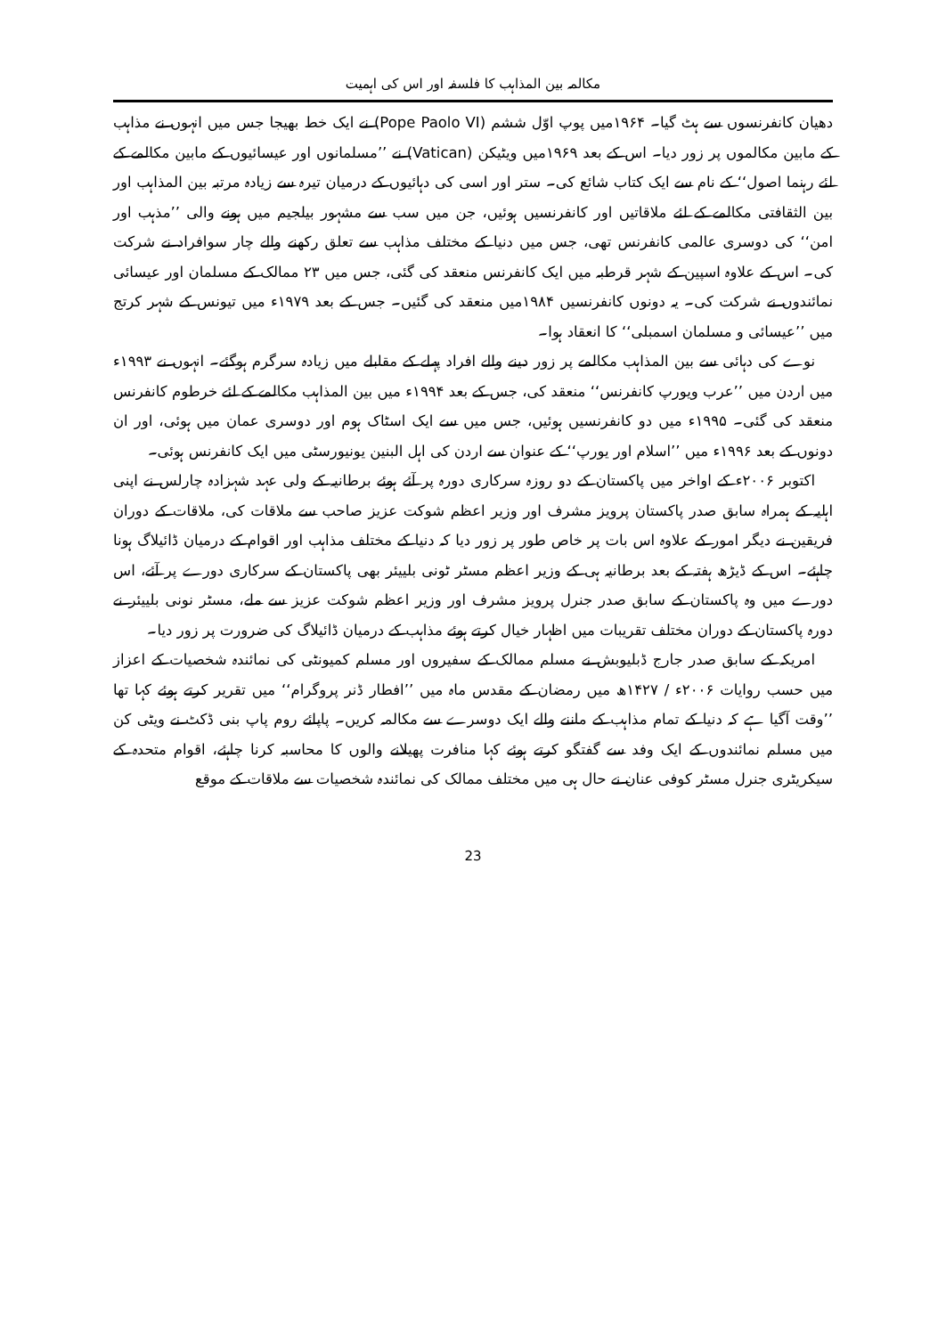مکالمہ بین المذاہب کا فلسفہ اور اس کی اہمیت
دھیان کانفرنسوں سے ہٹ گیا۔ ۱۹۶۴میں پوپ اوّل ششم (Pope Paolo VI) نے ایک خط بھیجا جس میں انہوں نے مذاہب کے مابین مکالموں پر زور دیا۔ اس کے بعد ۱۹۶۹میں ویٹیکن (Vatican) نے ’’مسلمانوں اور عیسائیوں کے مابین مکالمے کے لئے رہنما اصول‘‘ کے نام سے ایک کتاب شائع کی۔ ستر اور اسی کی دہائیوں کے درمیان تیرہ سے زیادہ مرتبہ بین المذاہب اور بین الثقافتی مکالمے کے لئے ملاقاتیں اور کانفرنسیں ہوئیں، جن میں سب سے مشہور بیلجیم میں ہونے والی ’’مذہب اور امن‘‘ کی دوسری عالمی کانفرنس تھی، جس میں دنیا کے مختلف مذاہب سے تعلق رکھنے والے چار سوافراد نے شرکت کی۔ اس کے علاوہ اسپین کے شہر قرطبہ میں ایک کانفرنس منعقد کی گئی، جس میں ۲۳ ممالک کے مسلمان اور عیسائی نمائندوں نے شرکت کی۔ یہ دونوں کانفرنسیں ۱۹۸۴میں منعقد کی گئیں۔ جس کے بعد ۱۹۷۹ء میں تیونس کے شہر کرتج میں ’’عیسائی و مسلمان اسمبلی‘‘ کا انعقاد ہوا۔
نوے کی دہائی سے بین المذاہب مکالمے پر زور دینے والے افراد پہلے کے مقابلے میں زیادہ سرگرم ہوگئے۔ انہوں نے ۱۹۹۳ء میں اردن میں ’’عرب ویورپ کانفرنس‘‘ منعقد کی، جس کے بعد ۱۹۹۴ء میں بین المذاہب مکالمے کے لئے خرطوم کانفرنس منعقد کی گئی۔ ۱۹۹۵ء میں دو کانفرنسیں ہوئیں، جس میں سے ایک اسٹاک ہوم اور دوسری عمان میں ہوئی، اور ان دونوں کے بعد ۱۹۹۶ء میں ’’اسلام اور یورپ‘‘ کے عنوان سے اردن کی اہل البنین یونیورسٹی میں ایک کانفرنس ہوئی۔
اکتوبر ۲۰۰۶ء کے اواخر میں پاکستان کے دو روزہ سرکاری دورہ پر آئے ہوئے برطانیہ کے ولی عہد شہزادہ چارلس نے اپنی اہلیہ کے ہمراہ سابق صدر پاکستان پرویز مشرف اور وزیر اعظم شوکت عزیز صاحب سے ملاقات کی، ملاقات کے دوران فریقین نے دیگر امور کے علاوہ اس بات پر خاص طور پر زور دیا کہ دنیا کے مختلف مذاہب اور اقوام کے درمیان ڈائیلاگ ہونا چاہئے۔ اس کے ڈیڑھ ہفتہ کے بعد برطانیہ ہی کے وزیر اعظم مسٹر ٹونی بلییئر بھی پاکستان کے سرکاری دورے پر آئے، اس دورے میں وہ پاکستان کے سابق صدر جنرل پرویز مشرف اور وزیر اعظم شوکت عزیز سے ملے، مسٹر نونی بلییئر نے دورہ پاکستان کے دوران مختلف تقریبات میں اظہار خیال کرتے ہوئے مذاہب کے درمیان ڈائیلاگ کی ضرورت پر زور دیا۔
امریکہ کے سابق صدر جارج ڈبلیوبش نے مسلم ممالک کے سفیروں اور مسلم کمیونٹی کی نمائندہ شخصیات کے اعزاز میں حسب روایات ۲۰۰۶ء / ۱۴۲۷ھ میں رمضان کے مقدس ماہ میں ’’افطار ڈنر پروگرام‘‘ میں تقریر کرتے ہوئے کہا تھا ’’وقت آگیا ہے کہ دنیا کے تمام مذاہب کے ماننے والے ایک دوسرے سے مکالمہ کریں۔ پاپائے روم پاپ بنی ڈکٹ نے ویٹی کن میں مسلم نمائندوں کے ایک وفد سے گفتگو کرتے ہوئے کہا منافرت پھیلانے والوں کا محاسبہ کرنا چاہئے، اقوام متحدہ کے سیکریٹری جنرل مسٹر کوفی عنان نے حال ہی میں مختلف ممالک کی نمائندہ شخصیات سے ملاقات کے موقع
23